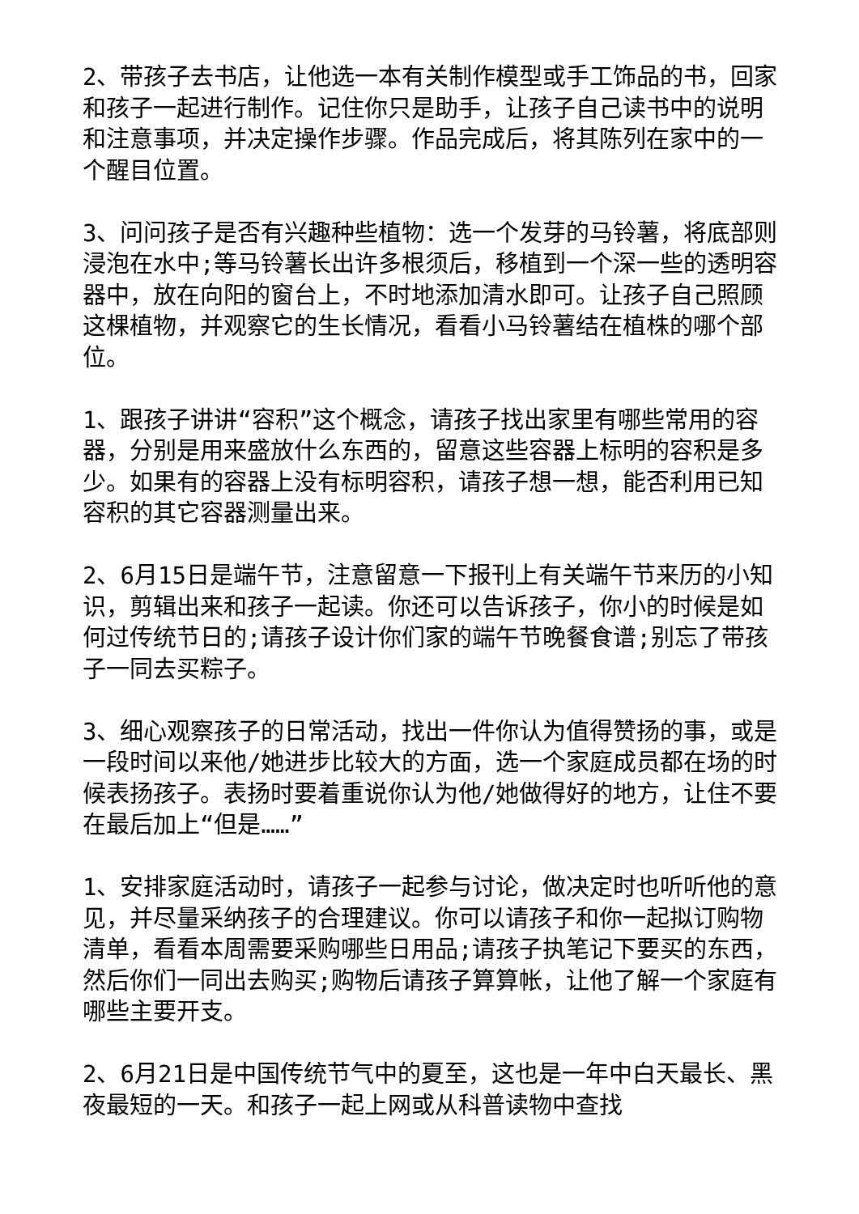2、带孩子去书店，让他选一本有关制作模型或手工饰品的书，回家和孩子一起进行制作。记住你只是助手，让孩子自己读书中的说明和注意事项，并决定操作步骤。作品完成后，将其陈列在家中的一个醒目位置。
3、问问孩子是否有兴趣种些植物：选一个发芽的马铃薯，将底部则浸泡在水中;等马铃薯长出许多根须后，移植到一个深一些的透明容器中，放在向阳的窗台上，不时地添加清水即可。让孩子自己照顾这棵植物，并观察它的生长情况，看看小马铃薯结在植株的哪个部位。
1、跟孩子讲讲“容积”这个概念，请孩子找出家里有哪些常用的容器，分别是用来盛放什么东西的，留意这些容器上标明的容积是多少。如果有的容器上没有标明容积，请孩子想一想，能否利用已知容积的其它容器测量出来。
2、6月15日是端午节，注意留意一下报刊上有关端午节来历的小知识，剪辑出来和孩子一起读。你还可以告诉孩子，你小的时候是如何过传统节日的;请孩子设计你们家的端午节晚餐食谱;别忘了带孩子一同去买粽子。
3、细心观察孩子的日常活动，找出一件你认为值得赞扬的事，或是一段时间以来他/她进步比较大的方面，选一个家庭成员都在场的时候表扬孩子。表扬时要着重说你认为他/她做得好的地方，让住不要在最后加上“但是……”
1、安排家庭活动时，请孩子一起参与讨论，做决定时也听听他的意见，并尽量采纳孩子的合理建议。你可以请孩子和你一起拟订购物清单，看看本周需要采购哪些日用品;请孩子执笔记下要买的东西，然后你们一同出去购买;购物后请孩子算算帐，让他了解一个家庭有哪些主要开支。
2、6月21日是中国传统节气中的夏至，这也是一年中白天最长、黑夜最短的一天。和孩子一起上网或从科普读物中查找